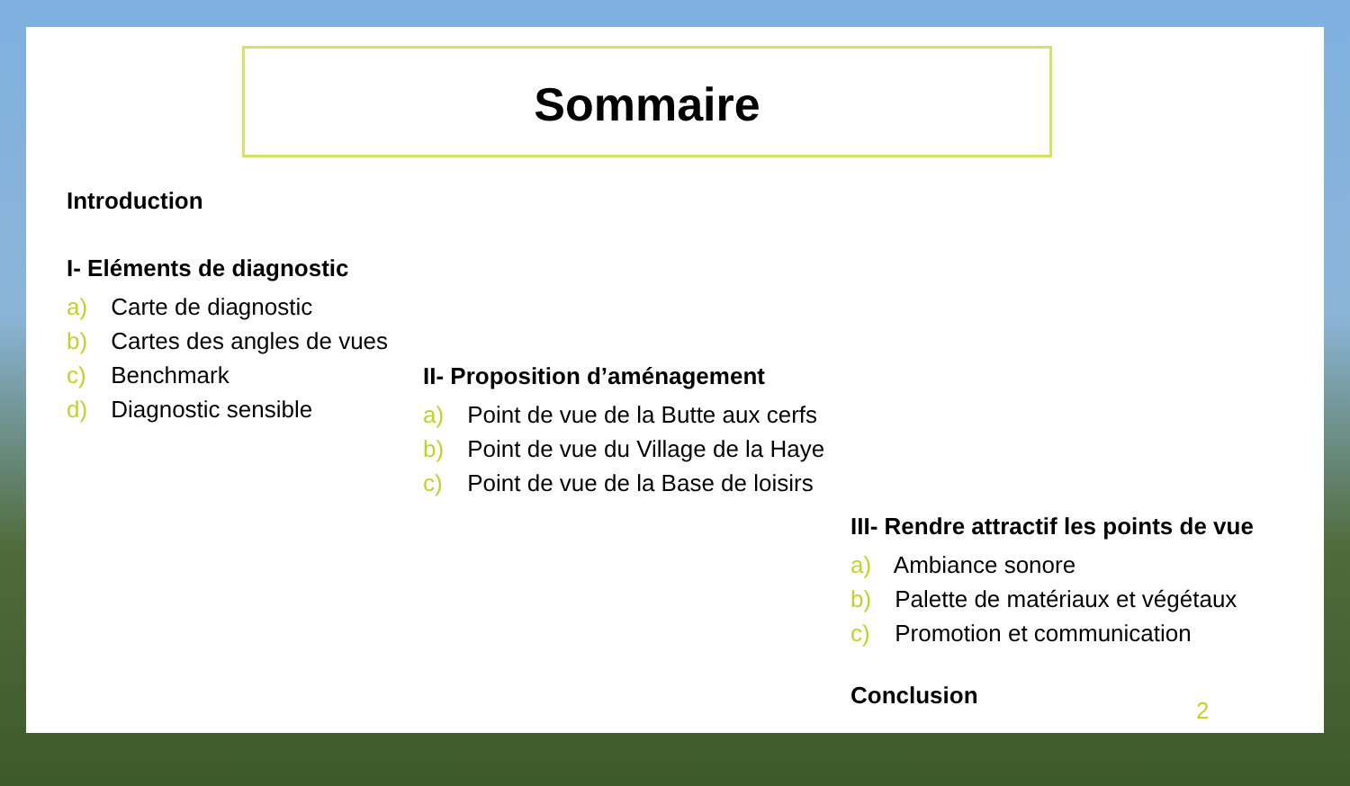Sommaire
Introduction
I- Eléments de diagnostic
a) Carte de diagnostic
b) Cartes des angles de vues
c) Benchmark
d) Diagnostic sensible
II- Proposition d’aménagement
a) Point de vue de la Butte aux cerfs
b) Point de vue du Village de la Haye
c) Point de vue de la Base de loisirs
III- Rendre attractif les points de vue
a) Ambiance sonore
b) Palette de matériaux et végétaux
c) Promotion et communication
Conclusion
2